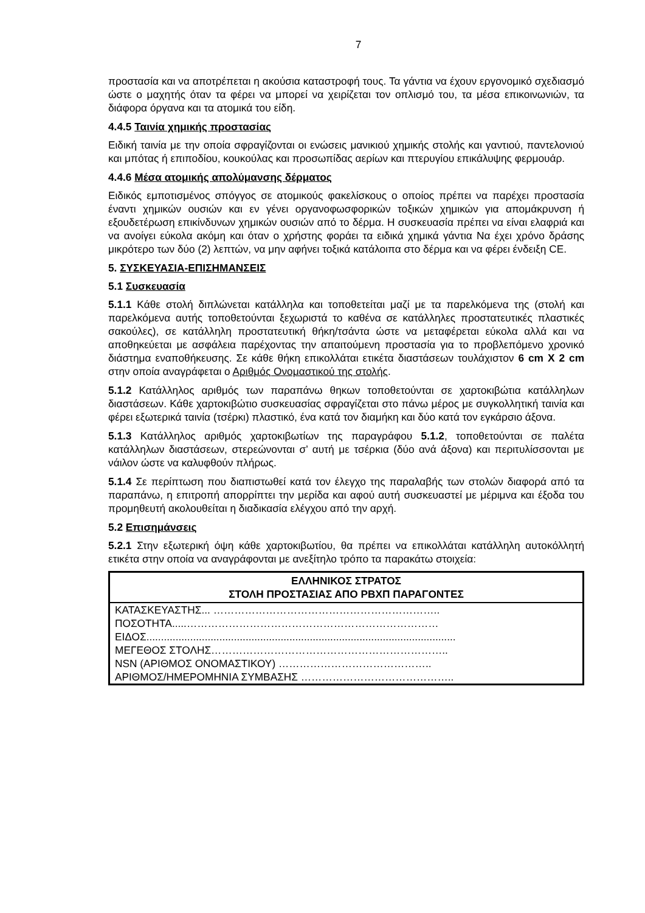7
προστασία και να αποτρέπεται η ακούσια καταστροφή τους. Τα γάντια να έχουν εργονομικό σχεδιασμό ώστε ο μαχητής όταν τα φέρει να μπορεί να χειρίζεται τον οπλισμό του, τα μέσα επικοινωνιών, τα διάφορα όργανα και τα ατομικά του είδη.
4.4.5 Ταινία χημικής προστασίας
Ειδική ταινία με την οποία σφραγίζονται οι ενώσεις μανικιού χημικής στολής και γαντιού, παντελονιού και μπότας ή επιποδίου, κουκούλας και προσωπίδας αερίων και πτερυγίου επικάλυψης φερμουάρ.
4.4.6 Μέσα ατομικής απολύμανσης δέρματος
Ειδικός εμποτισμένος σπόγγος σε ατομικούς φακελίσκους ο οποίος πρέπει να παρέχει προστασία έναντι χημικών ουσιών και εν γένει οργανοφωσφορικών τοξικών χημικών για απομάκρυνση ή εξουδετέρωση επικίνδυνων χημικών ουσιών από το δέρμα. Η συσκευασία πρέπει να είναι ελαφριά και να ανοίγει εύκολα ακόμη και όταν ο χρήστης φοράει τα ειδικά χημικά γάντια Να έχει χρόνο δράσης μικρότερο των δύο (2) λεπτών, να μην αφήνει τοξικά κατάλοιπα στο δέρμα και να φέρει ένδειξη CE.
5. ΣΥΣΚΕΥΑΣΙΑ-ΕΠΙΣΗΜΑΝΣΕΙΣ
5.1 Συσκευασία
5.1.1 Κάθε στολή διπλώνεται κατάλληλα και τοποθετείται μαζί με τα παρελκόμενα της (στολή και παρελκόμενα αυτής τοποθετούνται ξεχωριστά το καθένα σε κατάλληλες προστατευτικές πλαστικές σακούλες), σε κατάλληλη προστατευτική θήκη/τσάντα ώστε να μεταφέρεται εύκολα αλλά και να αποθηκεύεται με ασφάλεια παρέχοντας την απαιτούμενη προστασία για το προβλεπόμενο χρονικό διάστημα εναποθήκευσης. Σε κάθε θήκη επικολλάται ετικέτα διαστάσεων τουλάχιστον 6 cm X 2 cm στην οποία αναγράφεται ο Αριθμός Ονομαστικού της στολής.
5.1.2 Κατάλληλος αριθμός των παραπάνω θηκων τοποθετούνται σε χαρτοκιβώτια κατάλληλων διαστάσεων. Κάθε χαρτοκιβώτιο συσκευασίας σφραγίζεται στο πάνω μέρος με συγκολλητική ταινία και φέρει εξωτερικά ταινία (τσέρκι) πλαστικό, ένα κατά τον διαμήκη και δύο κατά τον εγκάρσιο άξονα.
5.1.3 Κατάλληλος αριθμός χαρτοκιβωτίων της παραγράφου 5.1.2, τοποθετούνται σε παλέτα κατάλληλων διαστάσεων, στερεώνονται σ’ αυτή με τσέρκια (δύο ανά άξονα) και περιτυλίσσονται με νάιλον ώστε να καλυφθούν πλήρως.
5.1.4 Σε περίπτωση που διαπιστωθεί κατά τον έλεγχο της παραλαβής των στολών διαφορά από τα παραπάνω, η επιτροπή απορρίπτει την μερίδα και αφού αυτή συσκευαστεί με μέριμνα και έξοδα του προμηθευτή ακολουθείται η διαδικασία ελέγχου από την αρχή.
5.2 Επισημάνσεις
5.2.1 Στην εξωτερική όψη κάθε χαρτοκιβωτίου, θα πρέπει να επικολλάται κατάλληλη αυτοκόλλητή ετικέτα στην οποία να αναγράφονται με ανεξίτηλο τρόπο τα παρακάτω στοιχεία:
| ΕΛΛΗΝΙΚΟΣ ΣΤΡΑΤΟΣ ΣΤΟΛΗ ΠΡΟΣΤΑΣΙΑΣ ΑΠΟ ΡΒΧΠ ΠΑΡΑΓΟΝΤΕΣ |
| --- |
| ΚΑΤΑΣΚΕΥΑΣΤΗΣ... ……………………………………………………….. |
| ΠΟΣΟΤΗΤΑ.....……………………………………………………………… |
| ΕΙΔΟΣ.......................................................................................................... |
| ΜΕΓΕΘΟΣ ΣΤΟΛΗΣ………………………………………………………….. |
| NSN (ΑΡΙΘΜΟΣ ΟΝΟΜΑΣΤΙΚΟΥ) …………………………………….. |
| ΑΡΙΘΜΟΣ/ΗΜΕΡΟΜΗΝΙΑ ΣΥΜΒΑΣΗΣ …………………………………….. |